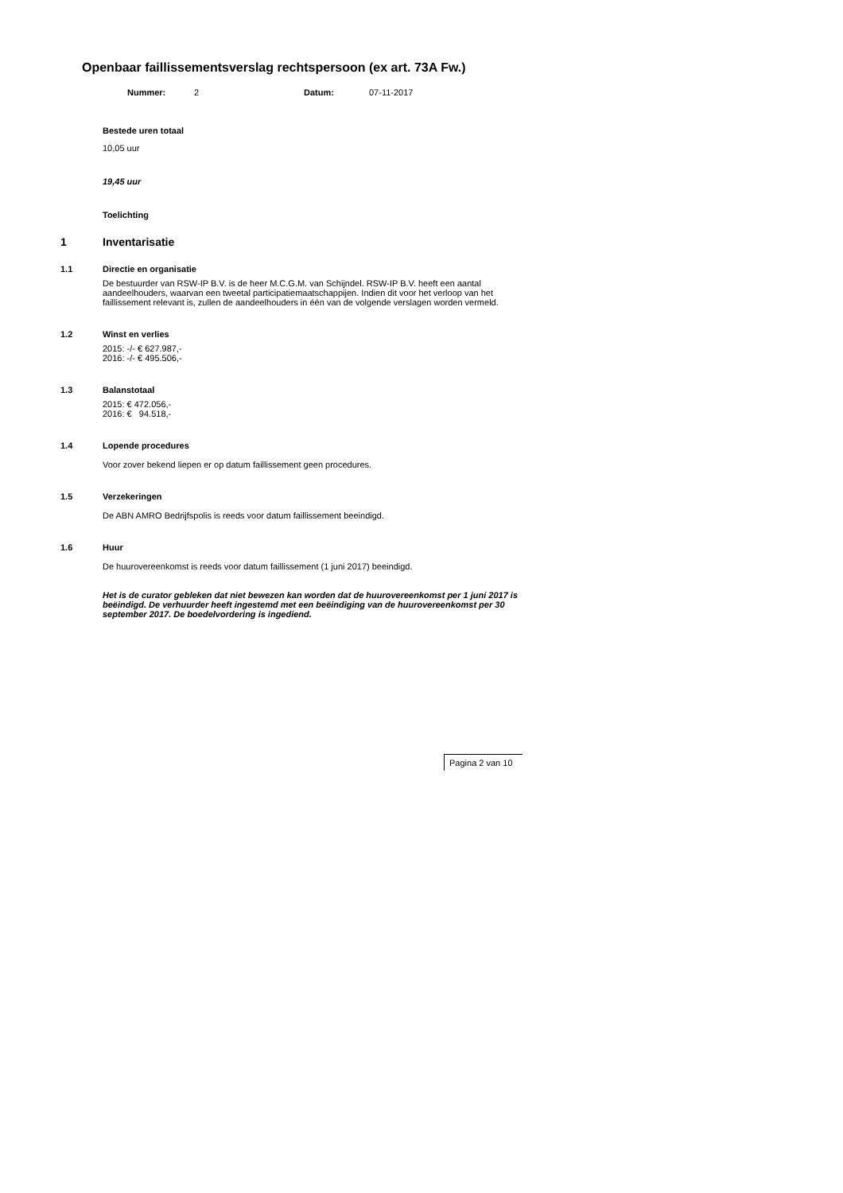Openbaar faillissementsverslag rechtspersoon (ex art. 73A Fw.)
Nummer: 2 Datum: 07-11-2017
Bestede uren totaal
10,05 uur
19,45 uur
Toelichting
1 Inventarisatie
1.1 Directie en organisatie
De bestuurder van RSW-IP B.V. is de heer M.C.G.M. van Schijndel. RSW-IP B.V. heeft een aantal aandeelhouders, waarvan een tweetal participatiemaatschappijen. Indien dit voor het verloop van het faillissement relevant is, zullen de aandeelhouders in één van de volgende verslagen worden vermeld.
1.2 Winst en verlies
2015: -/- € 627.987,-
2016: -/- € 495.506,-
1.3 Balanstotaal
2015: € 472.056,-
2016: € 94.518,-
1.4 Lopende procedures
Voor zover bekend liepen er op datum faillissement geen procedures.
1.5 Verzekeringen
De ABN AMRO Bedrijfspolis is reeds voor datum faillissement beeindigd.
1.6 Huur
De huurovereenkomst is reeds voor datum faillissement (1 juni 2017) beeindigd.
Het is de curator gebleken dat niet bewezen kan worden dat de huurovereenkomst per 1 juni 2017 is beëindigd. De verhuurder heeft ingestemd met een beëindiging van de huurovereenkomst per 30 september 2017. De boedelvordering is ingediend.
Pagina 2 van 10